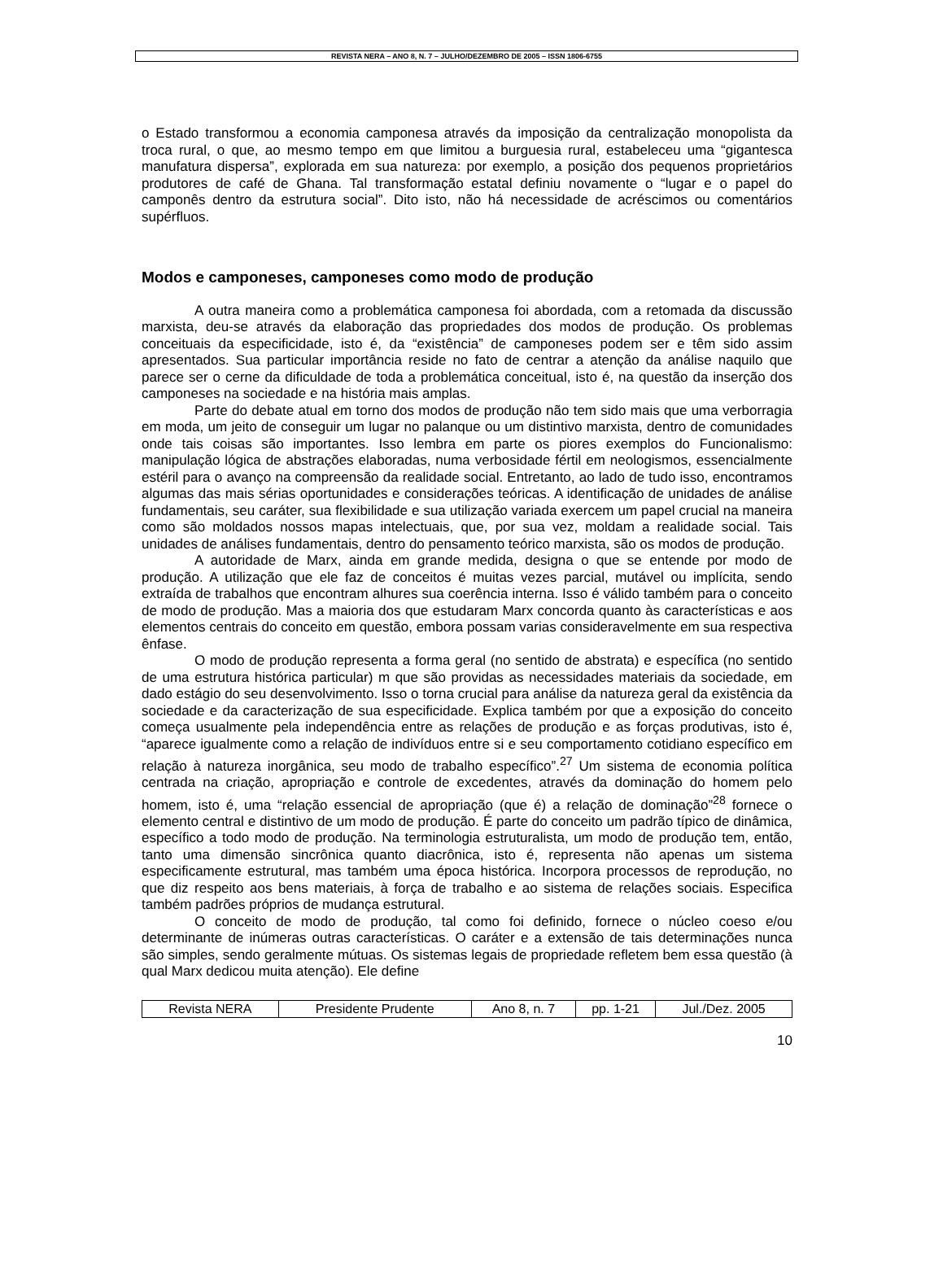REVISTA NERA – ANO 8, N. 7 – JULHO/DEZEMBRO DE 2005 – ISSN 1806-6755
o Estado transformou a economia camponesa através da imposição da centralização monopolista da troca rural, o que, ao mesmo tempo em que limitou a burguesia rural, estabeleceu uma “gigantesca manufatura dispersa”, explorada em sua natureza: por exemplo, a posição dos pequenos proprietários produtores de café de Ghana. Tal transformação estatal definiu novamente o “lugar e o papel do camponês dentro da estrutura social”. Dito isto, não há necessidade de acréscimos ou comentários supérfluos.
Modos e camponeses, camponeses como modo de produção
A outra maneira como a problemática camponesa foi abordada, com a retomada da discussão marxista, deu-se através da elaboração das propriedades dos modos de produção. Os problemas conceituais da especificidade, isto é, da “existência” de camponeses podem ser e têm sido assim apresentados. Sua particular importância reside no fato de centrar a atenção da análise naquilo que parece ser o cerne da dificuldade de toda a problemática conceitual, isto é, na questão da inserção dos camponeses na sociedade e na história mais amplas.
Parte do debate atual em torno dos modos de produção não tem sido mais que uma verborragia em moda, um jeito de conseguir um lugar no palanque ou um distintivo marxista, dentro de comunidades onde tais coisas são importantes. Isso lembra em parte os piores exemplos do Funcionalismo: manipulação lógica de abstrações elaboradas, numa verbosidade fértil em neologismos, essencialmente estéril para o avanço na compreensão da realidade social. Entretanto, ao lado de tudo isso, encontramos algumas das mais sérias oportunidades e considerações teóricas. A identificação de unidades de análise fundamentais, seu caráter, sua flexibilidade e sua utilização variada exercem um papel crucial na maneira como são moldados nossos mapas intelectuais, que, por sua vez, moldam a realidade social. Tais unidades de análises fundamentais, dentro do pensamento teórico marxista, são os modos de produção.
A autoridade de Marx, ainda em grande medida, designa o que se entende por modo de produção. A utilização que ele faz de conceitos é muitas vezes parcial, mutável ou implícita, sendo extraída de trabalhos que encontram alhures sua coerência interna. Isso é válido também para o conceito de modo de produção. Mas a maioria dos que estudaram Marx concorda quanto às características e aos elementos centrais do conceito em questão, embora possam varias consideravelmente em sua respectiva ênfase.
O modo de produção representa a forma geral (no sentido de abstrata) e específica (no sentido de uma estrutura histórica particular) m que são providas as necessidades materiais da sociedade, em dado estágio do seu desenvolvimento. Isso o torna crucial para análise da natureza geral da existência da sociedade e da caracterização de sua especificidade. Explica também por que a exposição do conceito começa usualmente pela independência entre as relações de produção e as forças produtivas, isto é, “aparece igualmente como a relação de indivíduos entre si e seu comportamento cotidiano específico em relação à natureza inorgânica, seu modo de trabalho específico”.<sup>27</sup> Um sistema de economia política centrada na criação, apropriação e controle de excedentes, através da dominação do homem pelo homem, isto é, uma “relação essencial de apropriação (que é) a relação de dominação”<sup>28</sup> fornece o elemento central e distintivo de um modo de produção. É parte do conceito um padrão típico de dinâmica, específico a todo modo de produção. Na terminologia estruturalista, um modo de produção tem, então, tanto uma dimensão sincrônica quanto diacrônica, isto é, representa não apenas um sistema especificamente estrutural, mas também uma época histórica. Incorpora processos de reprodução, no que diz respeito aos bens materiais, à força de trabalho e ao sistema de relações sociais. Especifica também padrões próprios de mudança estrutural.
O conceito de modo de produção, tal como foi definido, fornece o núcleo coeso e/ou determinante de inúmeras outras características. O caráter e a extensão de tais determinações nunca são simples, sendo geralmente mútuas. Os sistemas legais de propriedade refletem bem essa questão (à qual Marx dedicou muita atenção). Ele define
| Revista NERA | Presidente Prudente | Ano 8, n. 7 | pp. 1-21 | Jul./Dez. 2005 |
10